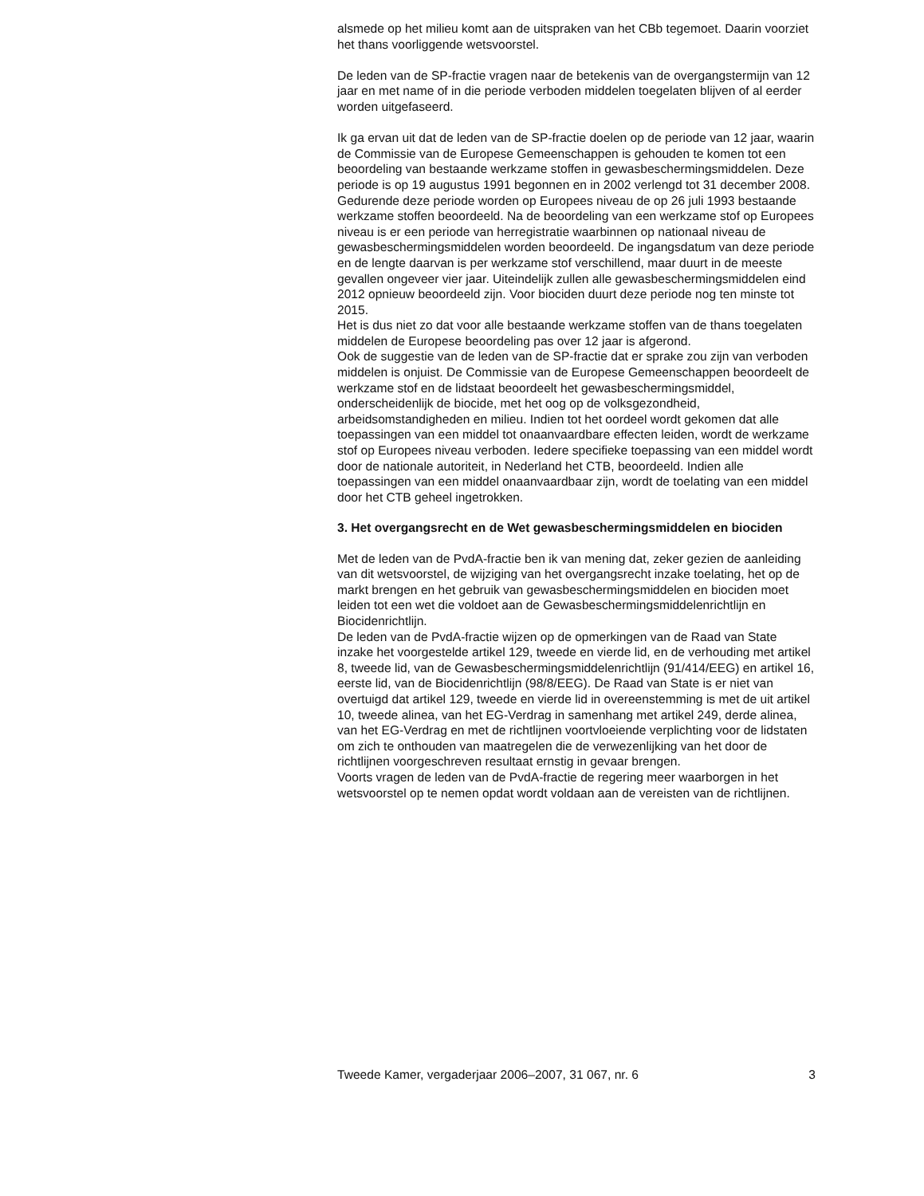alsmede op het milieu komt aan de uitspraken van het CBb tegemoet. Daarin voorziet het thans voorliggende wetsvoorstel.
De leden van de SP-fractie vragen naar de betekenis van de overgangstermijn van 12 jaar en met name of in die periode verboden middelen toegelaten blijven of al eerder worden uitgefaseerd.
Ik ga ervan uit dat de leden van de SP-fractie doelen op de periode van 12 jaar, waarin de Commissie van de Europese Gemeenschappen is gehouden te komen tot een beoordeling van bestaande werkzame stoffen in gewasbeschermingsmiddelen. Deze periode is op 19 augustus 1991 begonnen en in 2002 verlengd tot 31 december 2008. Gedurende deze periode worden op Europees niveau de op 26 juli 1993 bestaande werkzame stoffen beoordeeld. Na de beoordeling van een werkzame stof op Europees niveau is er een periode van herregistratie waarbinnen op nationaal niveau de gewasbeschermingsmiddelen worden beoordeeld. De ingangsdatum van deze periode en de lengte daarvan is per werkzame stof verschillend, maar duurt in de meeste gevallen ongeveer vier jaar. Uiteindelijk zullen alle gewasbeschermingsmiddelen eind 2012 opnieuw beoordeeld zijn. Voor biociden duurt deze periode nog ten minste tot 2015.
Het is dus niet zo dat voor alle bestaande werkzame stoffen van de thans toegelaten middelen de Europese beoordeling pas over 12 jaar is afgerond.
Ook de suggestie van de leden van de SP-fractie dat er sprake zou zijn van verboden middelen is onjuist. De Commissie van de Europese Gemeenschappen beoordeelt de werkzame stof en de lidstaat beoordeelt het gewasbeschermingsmiddel, onderscheidenlijk de biocide, met het oog op de volksgezondheid, arbeidsomstandigheden en milieu. Indien tot het oordeel wordt gekomen dat alle toepassingen van een middel tot onaanvaardbare effecten leiden, wordt de werkzame stof op Europees niveau verboden. Iedere specifieke toepassing van een middel wordt door de nationale autoriteit, in Nederland het CTB, beoordeeld. Indien alle toepassingen van een middel onaanvaardbaar zijn, wordt de toelating van een middel door het CTB geheel ingetrokken.
3. Het overgangsrecht en de Wet gewasbeschermingsmiddelen en biociden
Met de leden van de PvdA-fractie ben ik van mening dat, zeker gezien de aanleiding van dit wetsvoorstel, de wijziging van het overgangsrecht inzake toelating, het op de markt brengen en het gebruik van gewasbeschermingsmiddelen en biociden moet leiden tot een wet die voldoet aan de Gewasbeschermingsmiddelenrichtlijn en Biocidenrichtlijn.
De leden van de PvdA-fractie wijzen op de opmerkingen van de Raad van State inzake het voorgestelde artikel 129, tweede en vierde lid, en de verhouding met artikel 8, tweede lid, van de Gewasbeschermingsmiddelenrichtlijn (91/414/EEG) en artikel 16, eerste lid, van de Biocidenrichtlijn (98/8/EEG). De Raad van State is er niet van overtuigd dat artikel 129, tweede en vierde lid in overeenstemming is met de uit artikel 10, tweede alinea, van het EG-Verdrag in samenhang met artikel 249, derde alinea, van het EG-Verdrag en met de richtlijnen voortvloeiende verplichting voor de lidstaten om zich te onthouden van maatregelen die de verwezenlijking van het door de richtlijnen voorgeschreven resultaat ernstig in gevaar brengen.
Voorts vragen de leden van de PvdA-fractie de regering meer waarborgen in het wetsvoorstel op te nemen opdat wordt voldaan aan de vereisten van de richtlijnen.
Tweede Kamer, vergaderjaar 2006–2007, 31 067, nr. 6 3